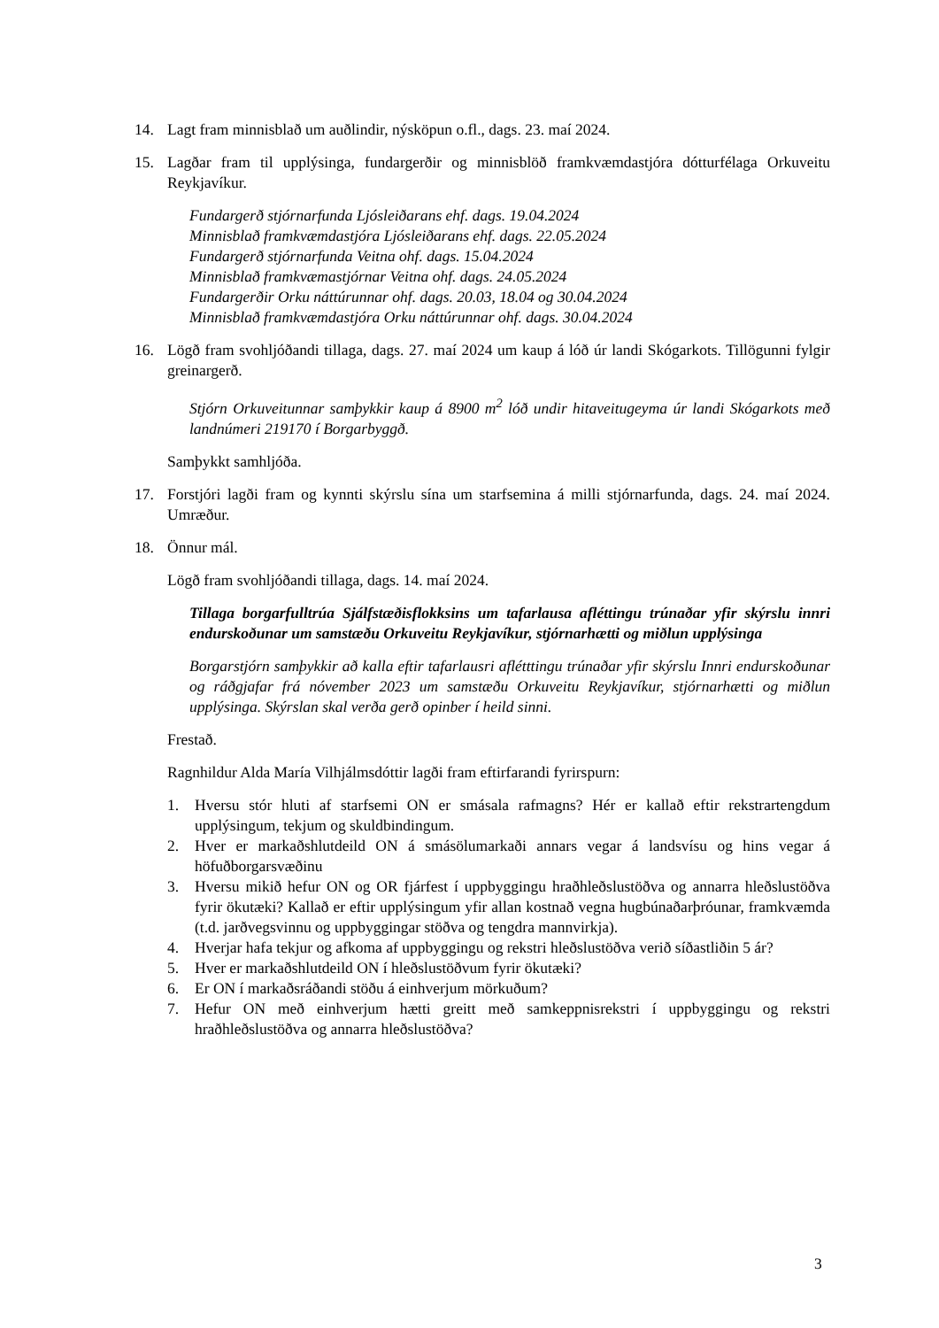14. Lagt fram minnisblað um auðlindir, nýsköpun o.fl., dags. 23. maí 2024.
15. Lagðar fram til upplýsinga, fundargerðir og minnisblöð framkvæmdastjóra dótturfélaga Orkuveitu Reykjavíkur.
Fundargerð stjórnarfunda Ljósleiðarans ehf. dags. 19.04.2024
Minnisblað framkvæmdastjóra Ljósleiðarans ehf. dags. 22.05.2024
Fundargerð stjórnarfunda Veitna ohf. dags. 15.04.2024
Minnisblað framkvæmastjórnar Veitna ohf. dags. 24.05.2024
Fundargerðir Orku náttúrunnar ohf. dags. 20.03, 18.04 og 30.04.2024
Minnisblað framkvæmdastjóra Orku náttúrunnar ohf. dags. 30.04.2024
16. Lögð fram svohljóðandi tillaga, dags. 27. maí 2024 um kaup á lóð úr landi Skógarkots. Tillögunni fylgir greinargerð.
Stjórn Orkuveitunnar samþykkir kaup á 8900 m<sup>2</sup> lóð undir hitaveitugeyma úr landi Skógarkots með landnúmeri 219170 í Borgarbyggð.
Samþykkt samhljóða.
17. Forstjóri lagði fram og kynnti skýrslu sína um starfsemina á milli stjórnarfunda, dags. 24. maí 2024. Umræður.
18. Önnur mál.
Lögð fram svohljóðandi tillaga, dags. 14. maí 2024.
Tillaga borgarfulltrúa Sjálfstæðisflokksins um tafarlausa afléttingu trúnaðar yfir skýrslu innri endurskoðunar um samstæðu Orkuveitu Reykjavíkur, stjórnarhætti og miðlun upplýsinga
Borgarstjórn samþykkir að kalla eftir tafarlausri aflétttingu trúnaðar yfir skýrslu Innri endurskoðunar og ráðgjafar frá nóvember 2023 um samstæðu Orkuveitu Reykjavíkur, stjórnarhætti og miðlun upplýsinga. Skýrslan skal verða gerð opinber í heild sinni.
Frestað.
Ragnhildur Alda María Vilhjálmsdóttir lagði fram eftirfarandi fyrirspurn:
1. Hversu stór hluti af starfsemi ON er smásala rafmagns? Hér er kallað eftir rekstrartengdum upplýsingum, tekjum og skuldbindingum.
2. Hver er markaðshlutdeild ON á smásölumarkaði annars vegar á landsvísu og hins vegar á höfuðborgarsvæðinu
3. Hversu mikið hefur ON og OR fjárfest í uppbyggingu hraðhleðslustöðva og annarra hleðslustöðva fyrir ökutæki? Kallað er eftir upplýsingum yfir allan kostnað vegna hugbúnaðarþróunar, framkvæmda (t.d. jarðvegsvinnu og uppbyggingar stöðva og tengdra mannvirkja).
4. Hverjar hafa tekjur og afkoma af uppbyggingu og rekstri hleðslustöðva verið síðastliðin 5 ár?
5. Hver er markaðshlutdeild ON í hleðslustöðvum fyrir ökutæki?
6. Er ON í markaðsráðandi stöðu á einhverjum mörkuðum?
7. Hefur ON með einhverjum hætti greitt með samkeppnisrekstri í uppbyggingu og rekstri hraðhleðslustöðva og annarra hleðslustöðva?
3